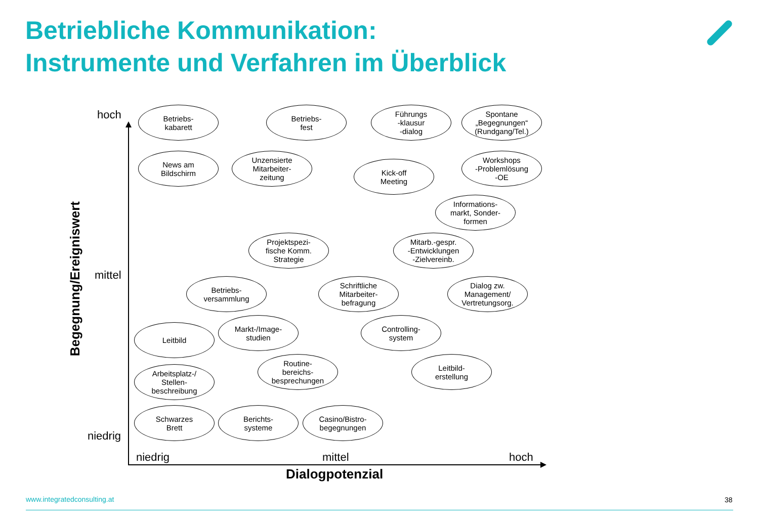Betriebliche Kommunikation:
Instrumente und Verfahren im Überblick
Begegnung/Ereigniswert
hoch
mittel
niedrig
Betriebs-
kabarett
Betriebs-
fest
Führungs
-klausur
-dialog
Spontane
„Begegnungen“
(Rundgang/Tel.)
News am
Bildschirm
Unzensierte
Mitarbeiter-
zeitung
Kick-off
Meeting
Workshops
-Problemlösung
-OE
Informations-
markt, Sonder-
formen
Projektspezi-
fische Komm.
Strategie
Mitarb.-gespr.
-Entwicklungen
-Zielvereinb.
Betriebs-
versammlung
Schriftliche
Mitarbeiter-
befragung
Dialog zw.
Management/
Vertretungsorg.
Leitbild
Markt-/Image-
studien
Controlling-
system
Arbeitsplatz-/
Stellen-
beschreibung
Routine-
bereichs-
besprechungen
Leitbild-
erstellung
Schwarzes
Brett
Berichts-
systeme
Casino/Bistro-
begegnungen
niedrig
mittel
hoch
Dialogpotenzial
www.integratedconsulting.at
38